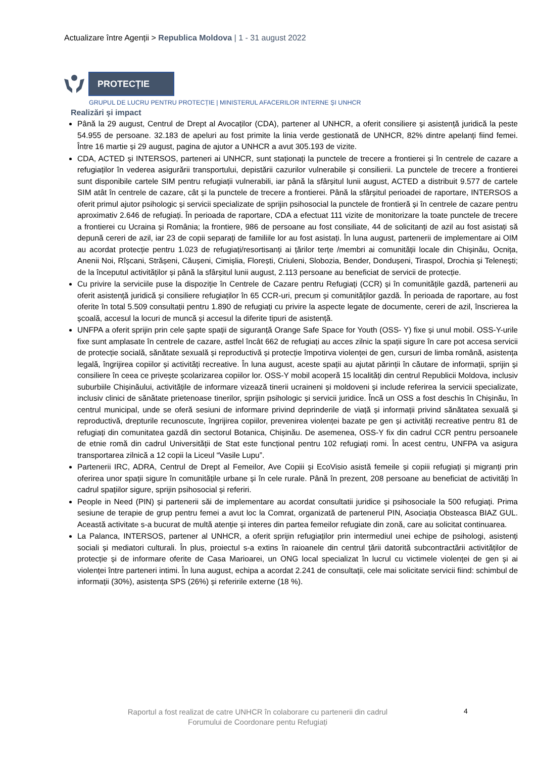Actualizare între Agenții > Republica Moldova | 1 - 31 august 2022
PROTECȚIE
GRUPUL DE LUCRU PENTRU PROTECȚIE | MINISTERUL AFACERILOR INTERNE ȘI UNHCR
Realizări și impact
Până la 29 august, Centrul de Drept al Avocaților (CDA), partener al UNHCR, a oferit consiliere și asistență juridică la peste 54.955 de persoane. 32.183 de apeluri au fost primite la linia verde gestionată de UNHCR, 82% dintre apelanți fiind femei. Între 16 martie și 29 august, pagina de ajutor a UNHCR a avut 305.193 de vizite.
CDA, ACTED și INTERSOS, parteneri ai UNHCR, sunt staționați la punctele de trecere a frontierei și în centrele de cazare a refugiaților în vederea asigurării transportului, depistării cazurilor vulnerabile și consilierii. La punctele de trecere a frontierei sunt disponibile cartele SIM pentru refugiații vulnerabili, iar până la sfârșitul lunii august, ACTED a distribuit 9.577 de cartele SIM atât în centrele de cazare, cât și la punctele de trecere a frontierei. Până la sfârșitul perioadei de raportare, INTERSOS a oferit primul ajutor psihologic și servicii specializate de sprijin psihosocial la punctele de frontieră și în centrele de cazare pentru aproximativ 2.646 de refugiați. În perioada de raportare, CDA a efectuat 111 vizite de monitorizare la toate punctele de trecere a frontierei cu Ucraina și România; la frontiere, 986 de persoane au fost consiliate, 44 de solicitanți de azil au fost asistați să depună cereri de azil, iar 23 de copii separați de familiile lor au fost asistați. În luna august, partenerii de implementare ai OIM au acordat protecție pentru 1.023 de refugiați/resortisanți ai țărilor terțe /membri ai comunității locale din Chișinău, Ocnița, Anenii Noi, Rîșcani, Strășeni, Căușeni, Cimișlia, Florești, Criuleni, Slobozia, Bender, Dondușeni, Tiraspol, Drochia și Telenești; de la începutul activităților și până la sfârșitul lunii august, 2.113 persoane au beneficiat de servicii de protecție.
Cu privire la serviciile puse la dispoziție în Centrele de Cazare pentru Refugiați (CCR) și în comunitățile gazdă, partenerii au oferit asistență juridică și consiliere refugiaților în 65 CCR-uri, precum și comunităților gazdă. În perioada de raportare, au fost oferite în total 5.509 consultații pentru 1.890 de refugiați cu privire la aspecte legate de documente, cereri de azil, înscrierea la școală, accesul la locuri de muncă și accesul la diferite tipuri de asistență.
UNFPA a oferit sprijin prin cele șapte spații de siguranță Orange Safe Space for Youth (OSS- Y) fixe și unul mobil. OSS-Y-urile fixe sunt amplasate în centrele de cazare, astfel încât 662 de refugiați au acces zilnic la spații sigure în care pot accesa servicii de protecție socială, sănătate sexuală și reproductivă și protecție împotirva violenței de gen, cursuri de limba română, asistența legală, îngrijirea copiilor și activități recreative. În luna august, aceste spații au ajutat părinții în căutare de informații, sprijin și consiliere în ceea ce privește școlarizarea copiilor lor. OSS-Y mobil acoperă 15 localități din centrul Republicii Moldova, inclusiv suburbiile Chișinăului, activitățile de informare vizează tinerii ucraineni și moldoveni și include referirea la servicii specializate, inclusiv clinici de sănătate prietenoase tinerilor, sprijin psihologic și servicii juridice. Încă un OSS a fost deschis în Chișinău, în centrul municipal, unde se oferă sesiuni de informare privind deprinderile de viață și informații privind sănătatea sexuală și reproductivă, drepturile recunoscute, îngrijirea copiilor, prevenirea violenței bazate pe gen și activități recreative pentru 81 de refugiați din comunitatea gazdă din sectorul Botanica, Chișinău. De asemenea, OSS-Y fix din cadrul CCR pentru persoanele de etnie romă din cadrul Universității de Stat este funcțional pentru 102 refugiați romi. În acest centru, UNFPA va asigura transportarea zilnică a 12 copii la Liceul “Vasile Lupu”.
Partenerii IRC, ADRA, Centrul de Drept al Femeilor, Ave Copiii și EcoVisio asistă femeile și copiii refugiați și migranți prin oferirea unor spații sigure în comunitățile urbane și în cele rurale. Până în prezent, 208 persoane au beneficiat de activități în cadrul spațiilor sigure, sprijin psihosocial și referiri.
People in Need (PIN) și partenerii săi de implementare au acordat consultatii juridice și psihosociale la 500 refugiați. Prima sesiune de terapie de grup pentru femei a avut loc la Comrat, organizată de partenerul PIN, Asociația Obsteasca BIAZ GUL. Această activitate s-a bucurat de multă atenție și interes din partea femeilor refugiate din zonă, care au solicitat continuarea.
La Palanca, INTERSOS, partener al UNHCR, a oferit sprijin refugiaților prin intermediul unei echipe de psihologi, asistenți sociali și mediatori culturali. În plus, proiectul s-a extins în raioanele din centrul țării datorită subcontractării activităților de protecție și de informare oferite de Casa Marioarei, un ONG local specializat în lucrul cu victimele violenței de gen și ai violenței între parteneri intimi. În luna august, echipa a acordat 2.241 de consultații, cele mai solicitate servicii fiind: schimbul de informații (30%), asistența SPS (26%) și referirile externe (18 %).
Raportul a fost realizat de catre UNHCR în colaborare cu partenerii din cadrul Forumului de Coordonare pentu Refugiați
4